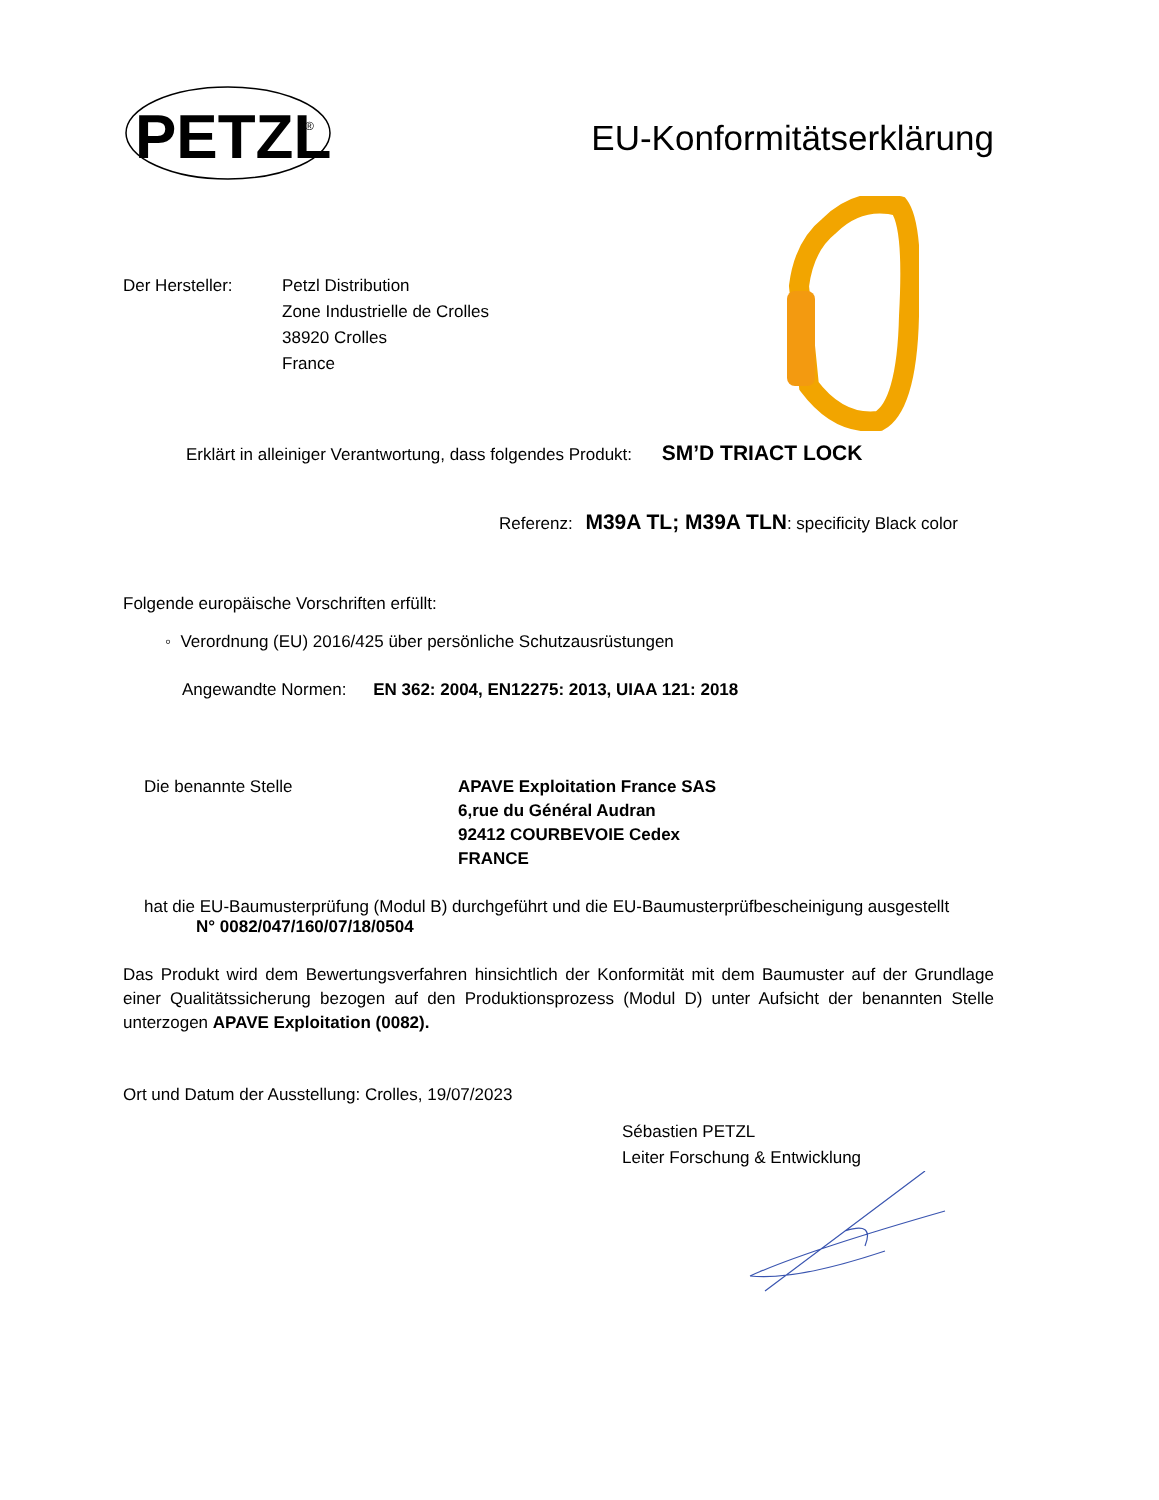PETZL
®
EU-Konformitätserklärung
Der Hersteller: Petzl Distribution
Zone Industrielle de Crolles
38920 Crolles
France
Erklärt in alleiniger Verantwortung, dass folgendes Produkt: SM’D TRIACT LOCK
Referenz: M39A TL; M39A TLN: specificity Black color
Folgende europäische Vorschriften erfüllt:
◦ Verordnung (EU) 2016/425 über persönliche Schutzausrüstungen
Angewandte Normen: EN 362: 2004, EN12275: 2013, UIAA 121: 2018
Die benannte Stelle APAVE Exploitation France SAS
6,rue du Général Audran
92412 COURBEVOIE Cedex
FRANCE
hat die EU-Baumusterprüfung (Modul B) durchgeführt und die EU-Baumusterprüfbescheinigung ausgestellt
N° 0082/047/160/07/18/0504
Das Produkt wird dem Bewertungsverfahren hinsichtlich der Konformität mit dem Baumuster auf der Grundlage einer Qualitätssicherung bezogen auf den Produktionsprozess (Modul D) unter Aufsicht der benannten Stelle unterzogen APAVE Exploitation (0082).
Ort und Datum der Ausstellung: Crolles, 19/07/2023
Sébastien PETZL
Leiter Forschung & Entwicklung